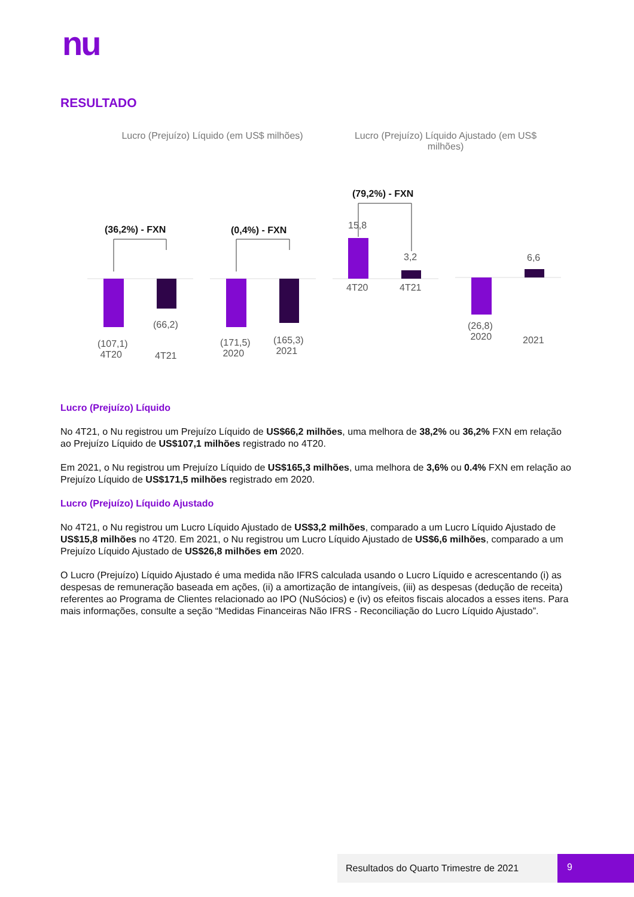nu
RESULTADO
Lucro (Prejuízo) Líquido (em US$ milhões)
Lucro (Prejuízo) Líquido Ajustado (em US$ milhões)
(36,2%) - FXN (0,4%) - FXN
(79,2%) - FXN
15,8
3,2 6,6
4T20 4T21
(66,2)
(107,1)
4T20 4T21
(171,5)
2020
(165,3)
2021
(26,8)
2020 2021
Lucro (Prejuízo) Líquido
No 4T21, o Nu registrou um Prejuízo Líquido de US$66,2 milhões, uma melhora de 38,2% ou 36,2% FXN em relação ao Prejuízo Líquido de US$107,1 milhões registrado no 4T20.
Em 2021, o Nu registrou um Prejuízo Líquido de US$165,3 milhões, uma melhora de 3,6% ou 0.4% FXN em relação ao Prejuízo Líquido de US$171,5 milhões registrado em 2020.
Lucro (Prejuízo) Líquido Ajustado
No 4T21, o Nu registrou um Lucro Líquido Ajustado de US$3,2 milhões, comparado a um Lucro Líquido Ajustado de US$15,8 milhões no 4T20. Em 2021, o Nu registrou um Lucro Líquido Ajustado de US$6,6 milhões, comparado a um Prejuízo Líquido Ajustado de US$26,8 milhões em 2020.
O Lucro (Prejuízo) Líquido Ajustado é uma medida não IFRS calculada usando o Lucro Líquido e acrescentando (i) as despesas de remuneração baseada em ações, (ii) a amortização de intangíveis, (iii) as despesas (dedução de receita) referentes ao Programa de Clientes relacionado ao IPO (NuSócios) e (iv) os efeitos fiscais alocados a esses itens. Para mais informações, consulte a seção “Medidas Financeiras Não IFRS - Reconciliação do Lucro Líquido Ajustado”.
Resultados do Quarto Trimestre de 2021 9